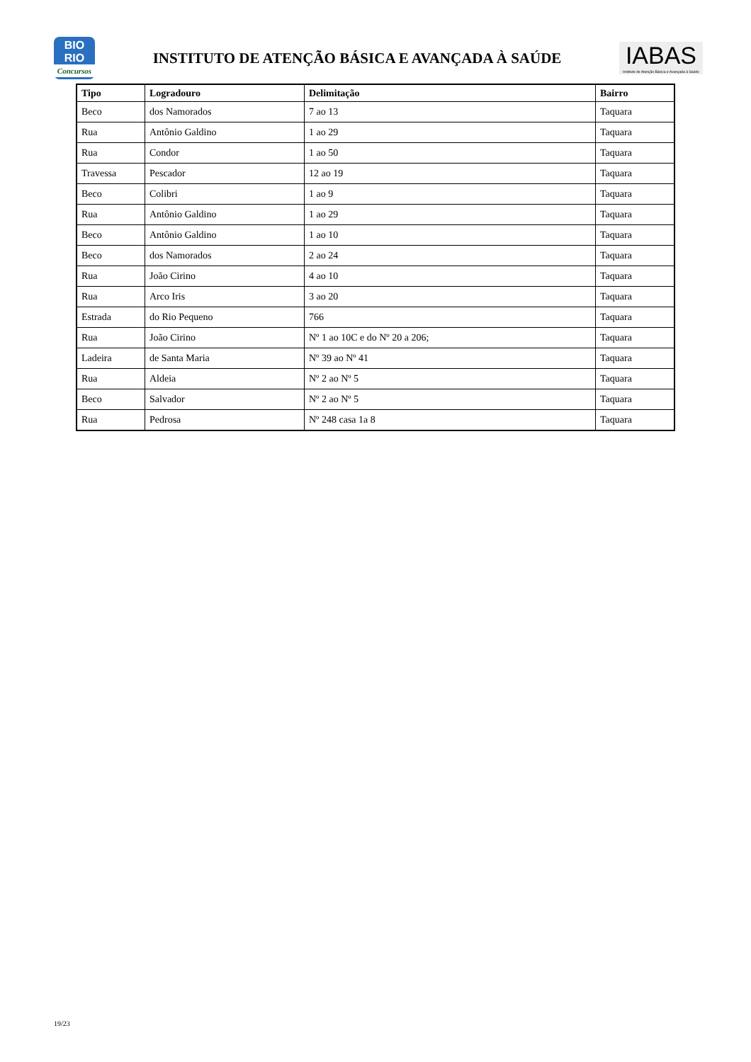BIO
RIO
Concursos
INSTITUTO DE ATENÇÃO BÁSICA E AVANÇADA À SAÚDE
IABAS
Instituto de Atenção Básica e Avançada à Saúde
| Tipo | Logradouro | Delimitação | Bairro |
| --- | --- | --- | --- |
| Beco | dos Namorados | 7 ao 13 | Taquara |
| Rua | Antônio Galdino | 1 ao 29 | Taquara |
| Rua | Condor | 1 ao 50 | Taquara |
| Travessa | Pescador | 12 ao 19 | Taquara |
| Beco | Colibri | 1 ao 9 | Taquara |
| Rua | Antônio Galdino | 1 ao 29 | Taquara |
| Beco | Antônio Galdino | 1 ao 10 | Taquara |
| Beco | dos Namorados | 2 ao 24 | Taquara |
| Rua | João Cirino | 4 ao 10 | Taquara |
| Rua | Arco Iris | 3 ao 20 | Taquara |
| Estrada | do Rio Pequeno | 766 | Taquara |
| Rua | João Cirino | Nº 1 ao 10C e do Nº 20 a 206; | Taquara |
| Ladeira | de Santa Maria | Nº 39 ao Nº 41 | Taquara |
| Rua | Aldeia | Nº 2 ao Nº 5 | Taquara |
| Beco | Salvador | Nº 2 ao Nº 5 | Taquara |
| Rua | Pedrosa | Nº 248 casa 1a 8 | Taquara |
19/23